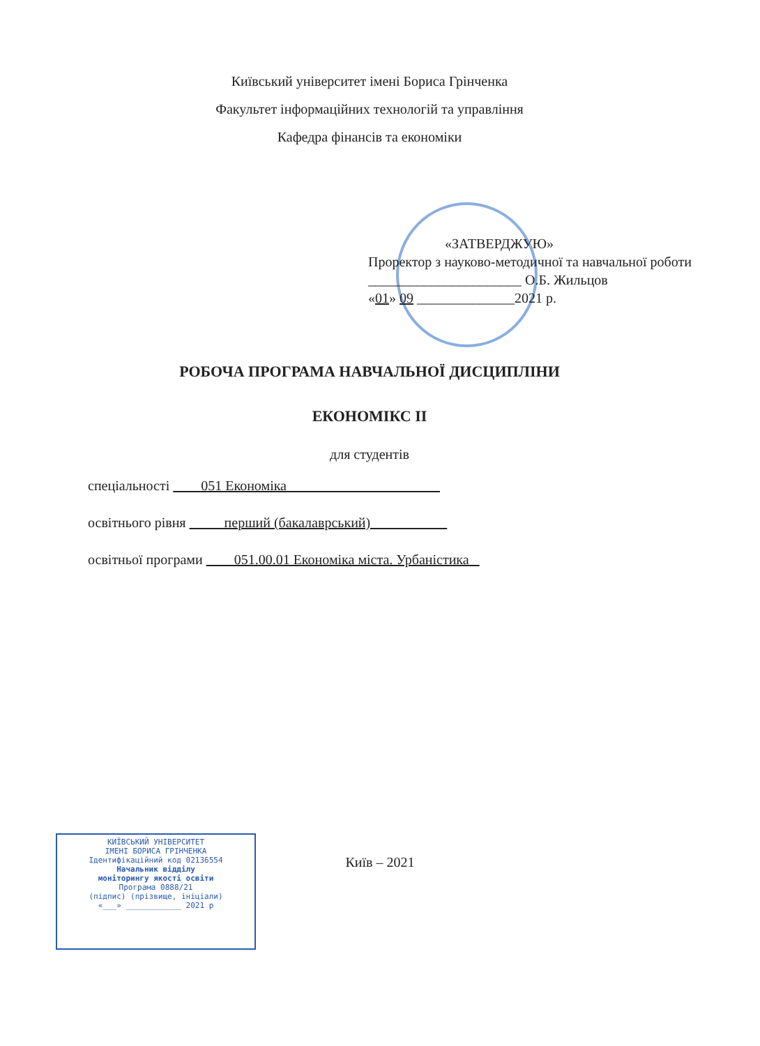Київський університет імені Бориса Грінченка
Факультет інформаційних технологій та управління
Кафедра фінансів та економіки
«ЗАТВЕРДЖУЮ»
Проректор з науково-методичної та навчальної роботи
______________________ О.Б. Жильцов
«01» 09 ______________2021 р.
РОБОЧА ПРОГРАМА НАВЧАЛЬНОЇ ДИСЦИПЛІНИ
ЕКОНОМІКС ІІ
для студентів
спеціальності 051 Економіка
освітнього рівня перший (бакалаврський)
освітньої програми 051.00.01 Економіка міста. Урбаністика
КИЇВСЬКИЙ УНІВЕРСИТЕТ
ІМЕНІ БОРИСА ГРІНЧЕНКА
Ідентифікаційний код 02136554
Начальник відділу
моніторингу якості освіти
Програма 0888/21
(підпис) (прізвище, ініціали)
«___» ____________ 2021 р
Київ – 2021